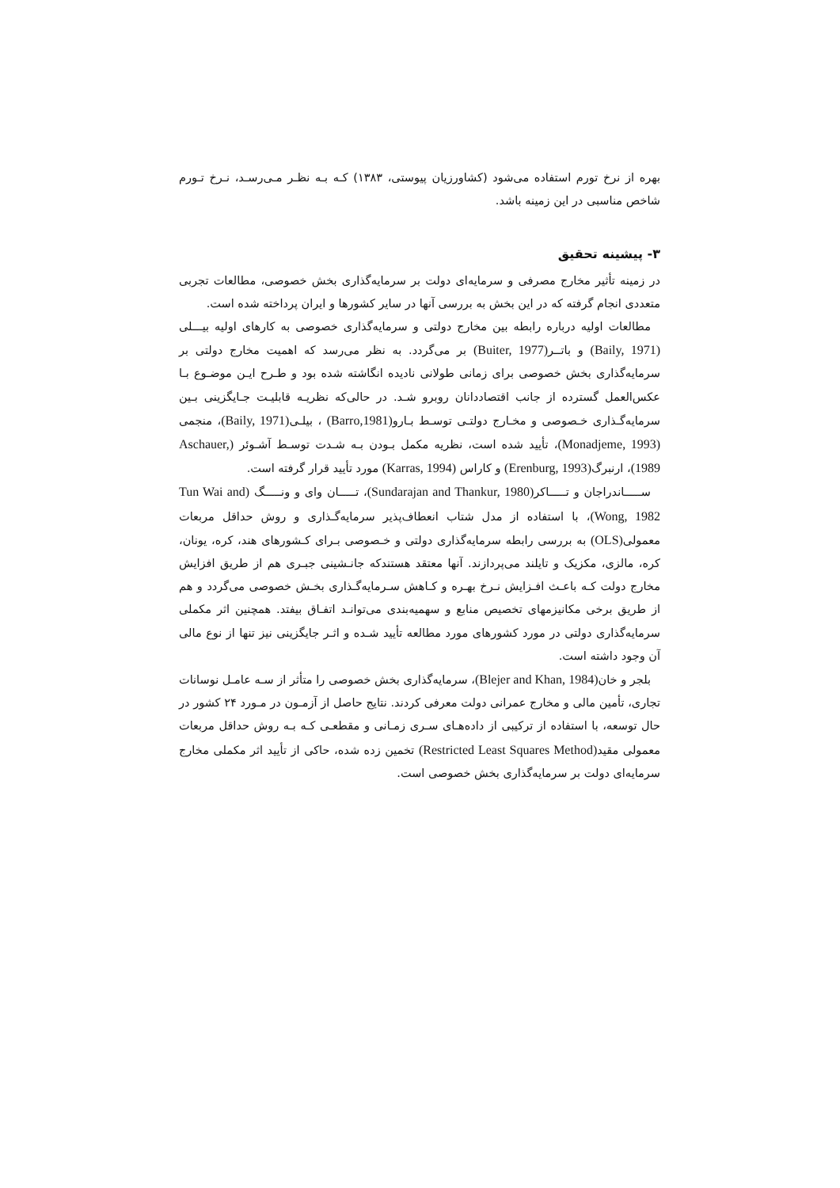بهره از نرخ تورم استفاده می‌شود (کشاورزیان پیوستی، ۱۳۸۳) کـه بـه نظـر مـی‌رسـد، نـرخ تـورم شاخص مناسبی در این زمینه باشد.
۳- پیشینه تحقیق
در زمینه تأثیر مخارج مصرفی و سرمایه‌ای دولت بر سرمایه‌گذاری بخش خصوصی، مطالعات تجربی متعددی انجام گرفته که در این بخش به بررسی آنها در سایر کشورها و ایران پرداخته شده است.
مطالعات اولیه درباره رابطه بین مخارج دولتی و سرمایه‌گذاری خصوصی به کارهای اولیه بیـــلی (Baily, 1971) و باتــر(Buiter, 1977) بر می‌گردد. به نظر می‌رسد که اهمیت مخارج دولتی بر سرمایه‌گذاری بخش خصوصی برای زمانی طولانی نادیده انگاشته شده بود و طـرح ایـن موضـوع بـا عکس‌العمل گسترده از جانب اقتصاددانان روبرو شـد. در حالی‌که نظریـه قابلیـت جـایگزینی بـین سرمایه‌گـذاری خـصوصی و مخـارج دولتـی توسـط بـارو(Barro,1981) ، بیلـی(Baily, 1971)، منجمی (Monadjeme, 1993)، تأیید شده است، نظریه مکمل بـودن بـه شـدت توسـط آشـوئر (Aschauer, 1989)، ارنبرگ(Erenburg, 1993) و کاراس (Karras, 1994) مورد تأیید قرار گرفته است.
ســـــاندراجان و تـــــاکر(Sundarajan and Thankur, 1980)، تـــــان وای و ونـــــگ (Tun Wai and Wong, 1982)، با استفاده از مدل شتاب انعطاف‌پذیر سرمایه‌گـذاری و روش حداقل مربعات معمولی(OLS) به بررسی رابطه سرمایه‌گذاری دولتی و خـصوصی بـرای کـشورهای هند، کره، یونان، کره، مالزی، مکزیک و تایلند می‌پردازند. آنها معتقد هستندکه جانـشینی جبـری هم از طریق افزایش مخارج دولت کـه باعـث افـزایش نـرخ بهـره و کـاهش سـرمایه‌گـذاری بخـش خصوصی می‌گردد و هم از طریق برخی مکانیزمهای تخصیص منابع و سهمیه‌بندی می‌توانـد اتفـاق بیفتد. همچنین اثر مکملی سرمایه‌گذاری دولتی در مورد کشورهای مورد مطالعه تأیید شـده و اثـر جایگزینی نیز تنها از نوع مالی آن وجود داشته است.
بلجر و خان(Blejer and Khan, 1984)، سرمایه‌گذاری بخش خصوصی را متأثر از سـه عامـل نوسانات تجاری، تأمین مالی و مخارج عمرانی دولت معرفی کردند. نتایج حاصل از آزمـون در مـورد ۲۴ کشور در حال توسعه، با استفاده از ترکیبی از داده‌هـای سـری زمـانی و مقطعـی کـه بـه روش حداقل مربعات معمولی مقید(Restricted Least Squares Method) تخمین زده شده، حاکی از تأیید اثر مکملی مخارج سرمایه‌ای دولت بر سرمایه‌گذاری بخش خصوصی است.